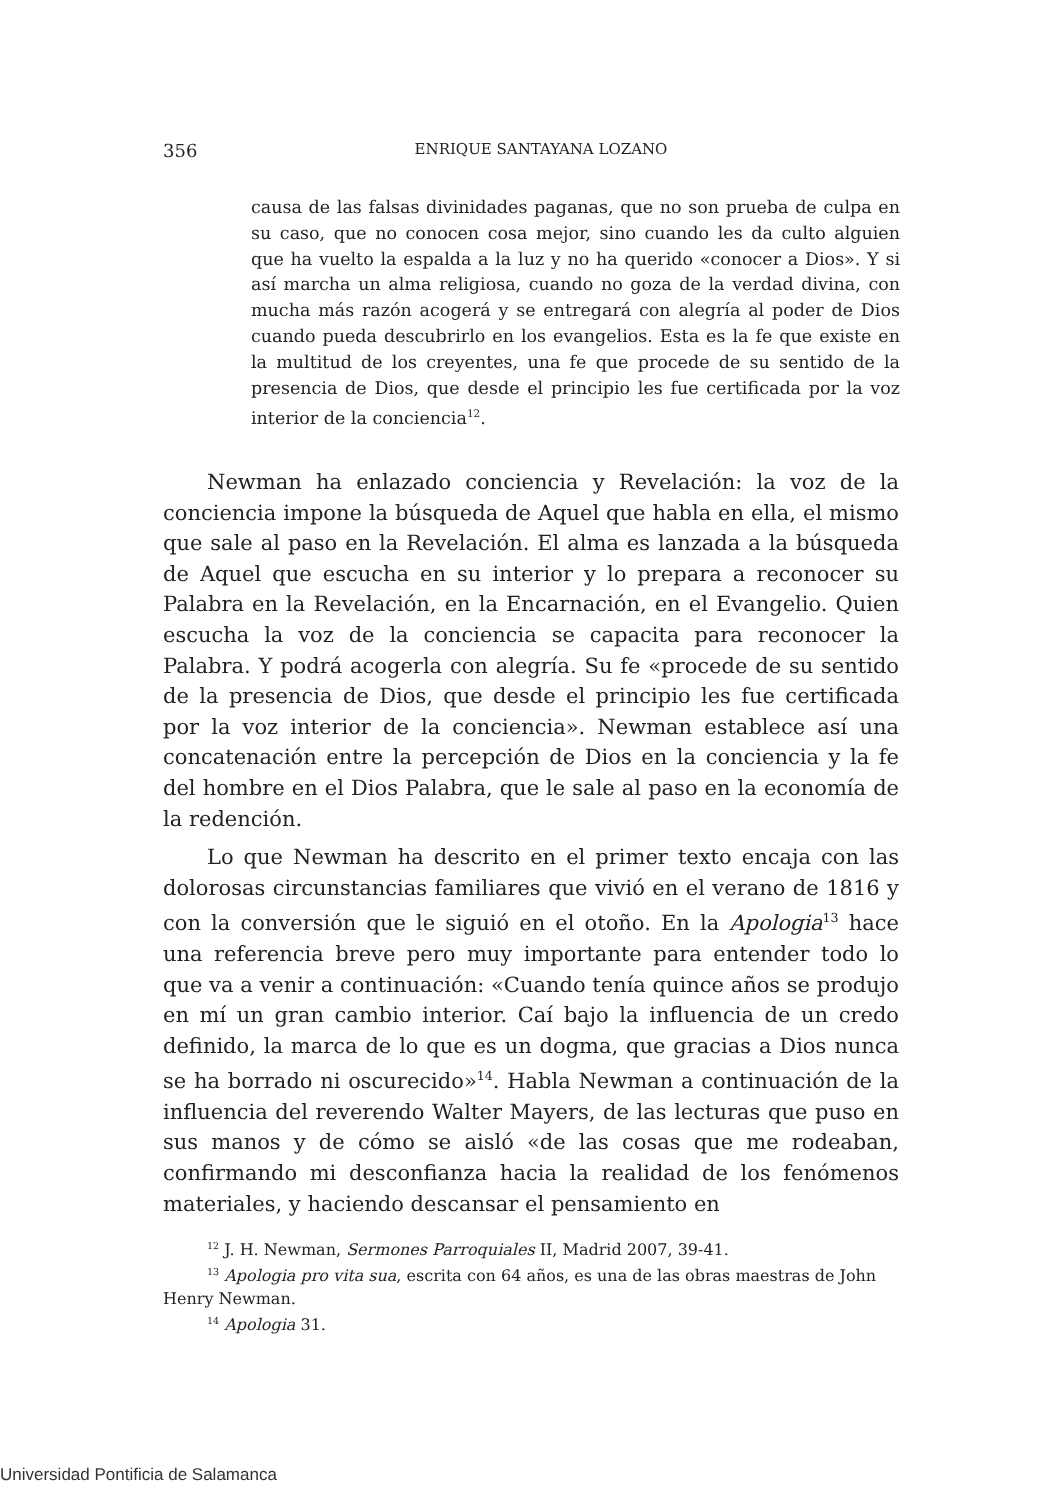356 ENRIQUE SANTAYANA LOZANO
causa de las falsas divinidades paganas, que no son prueba de culpa en su caso, que no conocen cosa mejor, sino cuando les da culto alguien que ha vuelto la espalda a la luz y no ha querido «conocer a Dios». Y si así marcha un alma religiosa, cuando no goza de la verdad divina, con mucha más razón acogerá y se entregará con alegría al poder de Dios cuando pueda descubrirlo en los evangelios. Esta es la fe que existe en la multitud de los creyentes, una fe que procede de su sentido de la presencia de Dios, que desde el principio les fue certificada por la voz interior de la conciencia<sup>12</sup>.
Newman ha enlazado conciencia y Revelación: la voz de la conciencia impone la búsqueda de Aquel que habla en ella, el mismo que sale al paso en la Revelación. El alma es lanzada a la búsqueda de Aquel que escucha en su interior y lo prepara a reconocer su Palabra en la Revelación, en la Encarnación, en el Evangelio. Quien escucha la voz de la conciencia se capacita para reconocer la Palabra. Y podrá acogerla con alegría. Su fe «procede de su sentido de la presencia de Dios, que desde el principio les fue certificada por la voz interior de la conciencia». Newman establece así una concatenación entre la percepción de Dios en la conciencia y la fe del hombre en el Dios Palabra, que le sale al paso en la economía de la redención.
Lo que Newman ha descrito en el primer texto encaja con las dolorosas circunstancias familiares que vivió en el verano de 1816 y con la conversión que le siguió en el otoño. En la Apologia<sup>13</sup> hace una referencia breve pero muy importante para entender todo lo que va a venir a continuación: «Cuando tenía quince años se produjo en mí un gran cambio interior. Caí bajo la influencia de un credo definido, la marca de lo que es un dogma, que gracias a Dios nunca se ha borrado ni oscurecido»<sup>14</sup>. Habla Newman a continuación de la influencia del reverendo Walter Mayers, de las lecturas que puso en sus manos y de cómo se aisló «de las cosas que me rodeaban, confirmando mi desconfianza hacia la realidad de los fenómenos materiales, y haciendo descansar el pensamiento en
<sup>12</sup> J. H. Newman, Sermones Parroquiales II, Madrid 2007, 39-41.
<sup>13</sup> Apologia pro vita sua, escrita con 64 años, es una de las obras maestras de John Henry Newman.
<sup>14</sup> Apologia 31.
Universidad Pontificia de Salamanca